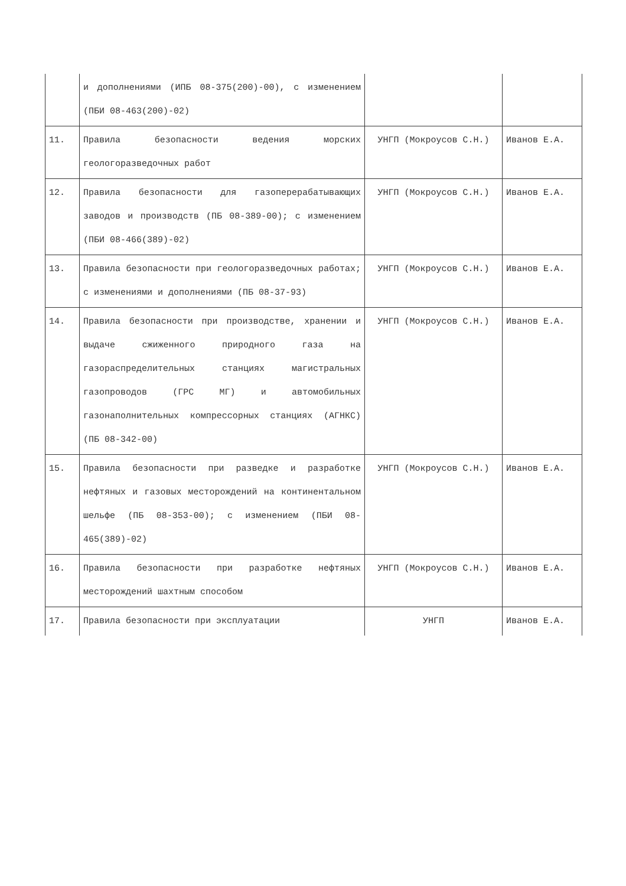| | и дополнениями (ИПБ 08-375(200)-00), с изменением (ПБИ 08-463(200)-02) | | |
| 11. | Правила безопасности ведения морских геологоразведочных работ | УНГП (Мокроусов С.Н.) | Иванов Е.А. |
| 12. | Правила безопасности для газоперерабатывающих заводов и производств (ПБ 08-389-00); с изменением (ПБИ 08-466(389)-02) | УНГП (Мокроусов С.Н.) | Иванов Е.А. |
| 13. | Правила безопасности при геологоразведочных работах; с изменениями и дополнениями (ПБ 08-37-93) | УНГП (Мокроусов С.Н.) | Иванов Е.А. |
| 14. | Правила безопасности при производстве, хранении и выдаче сжиженного природного газа на газораспределительных станциях магистральных газопроводов (ГРС МГ) и автомобильных газонаполнительных компрессорных станциях (АГНКС) (ПБ 08-342-00) | УНГП (Мокроусов С.Н.) | Иванов Е.А. |
| 15. | Правила безопасности при разведке и разработке нефтяных и газовых месторождений на континентальном шельфе (ПБ 08-353-00); с изменением (ПБИ 08-465(389)-02) | УНГП (Мокроусов С.Н.) | Иванов Е.А. |
| 16. | Правила безопасности при разработке нефтяных месторождений шахтным способом | УНГП (Мокроусов С.Н.) | Иванов Е.А. |
| 17. | Правила безопасности при эксплуатации | УНГП | Иванов Е.А. |